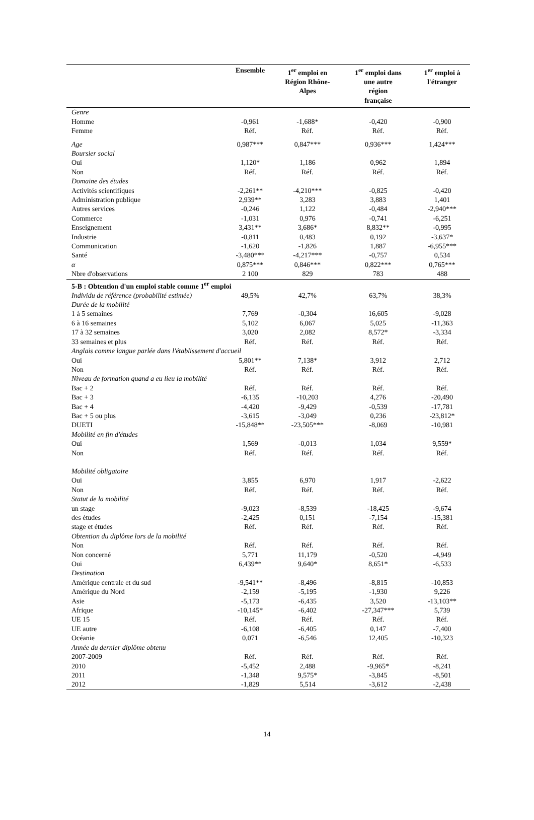| | Ensemble | 1<sup>er</sup> emploi en Région Rhône- Alpes | 1<sup>er</sup> emploi dans une autre région française | 1<sup>er</sup> emploi à l'étranger |
| --- | --- | --- | --- | --- |
| Genre | | | | |
| Homme | -0,961 | -1,688* | -0,420 | -0,900 |
| Femme | Réf. | Réf. | Réf. | Réf. |
| Age | 0,987*** | 0,847*** | 0,936*** | 1,424*** |
| Boursier social | | | | |
| Oui | 1,120* | 1,186 | 0,962 | 1,894 |
| Non | Réf. | Réf. | Réf. | Réf. |
| Domaine des études | | | | |
| Activités scientifiques | -2,261** | -4,210*** | -0,825 | -0,420 |
| Administration publique | 2,939** | 3,283 | 3,883 | 1,401 |
| Autres services | -0,246 | 1,122 | -0,484 | -2,940*** |
| Commerce | -1,031 | 0,976 | -0,741 | -6,251 |
| Enseignement | 3,431** | 3,686* | 8,832** | -0,995 |
| Industrie | -0,811 | 0,483 | 0,192 | -3,637* |
| Communication | -1,620 | -1,826 | 1,887 | -6,955*** |
| Santé | -3,480*** | -4,217*** | -0,757 | 0,534 |
| α | 0,875*** | 0,846*** | 0,822*** | 0,765*** |
| Nbre d'observations | 2 100 | 829 | 783 | 488 |
| 5-B : Obtention d'un emploi stable comme 1<sup>er</sup> emploi | | | | |
| Individu de référence (probabilité estimée) | 49,5% | 42,7% | 63,7% | 38,3% |
| Durée de la mobilité | | | | |
| 1 à 5 semaines | 7,769 | -0,304 | 16,605 | -9,028 |
| 6 à 16 semaines | 5,102 | 6,067 | 5,025 | -11,363 |
| 17 à 32 semaines | 3,020 | 2,082 | 8,572* | -3,334 |
| 33 semaines et plus | Réf. | Réf. | Réf. | Réf. |
| Anglais comme langue parlée dans l'établissement d'accueil | | | | |
| Oui | 5,801** | 7,138* | 3,912 | 2,712 |
| Non | Réf. | Réf. | Réf. | Réf. |
| Niveau de formation quand a eu lieu la mobilité | | | | |
| Bac + 2 | Réf. | Réf. | Réf. | Réf. |
| Bac + 3 | -6,135 | -10,203 | 4,276 | -20,490 |
| Bac + 4 | -4,420 | -9,429 | -0,539 | -17,781 |
| Bac + 5 ou plus | -3,615 | -3,049 | 0,236 | -23,812* |
| DUETI | -15,848** | -23,505*** | -8,069 | -10,981 |
| Mobilité en fin d'études | | | | |
| Oui | 1,569 | -0,013 | 1,034 | 9,559* |
| Non | Réf. | Réf. | Réf. | Réf. |
| Mobilité obligatoire | | | | |
| Oui | 3,855 | 6,970 | 1,917 | -2,622 |
| Non | Réf. | Réf. | Réf. | Réf. |
| Statut de la mobilité | | | | |
| un stage | -9,023 | -8,539 | -18,425 | -9,674 |
| des études | -2,425 | 0,151 | -7,154 | -15,381 |
| stage et études | Réf. | Réf. | Réf. | Réf. |
| Obtention du diplôme lors de la mobilité | | | | |
| Non | Réf. | Réf. | Réf. | Réf. |
| Non concerné | 5,771 | 11,179 | -0,520 | -4,949 |
| Oui | 6,439** | 9,640* | 8,651* | -6,533 |
| Destination | | | | |
| Amérique centrale et du sud | -9,541** | -8,496 | -8,815 | -10,853 |
| Amérique du Nord | -2,159 | -5,195 | -1,930 | 9,226 |
| Asie | -5,173 | -6,435 | 3,520 | -13,103** |
| Afrique | -10,145* | -6,402 | -27,347*** | 5,739 |
| UE 15 | Réf. | Réf. | Réf. | Réf. |
| UE autre | -6,108 | -6,405 | 0,147 | -7,400 |
| Océanie | 0,071 | -6,546 | 12,405 | -10,323 |
| Année du dernier diplôme obtenu | | | | |
| 2007-2009 | Réf. | Réf. | Réf. | Réf. |
| 2010 | -5,452 | 2,488 | -9,965* | -8,241 |
| 2011 | -1,348 | 9,575* | -3,845 | -8,501 |
| 2012 | -1,829 | 5,514 | -3,612 | -2,438 |
14